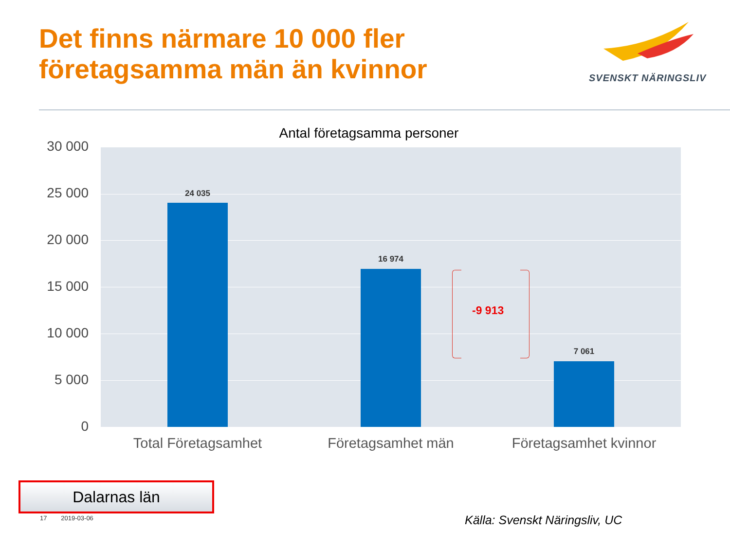Det finns närmare 10 000 fler
företagsamma män än kvinnor
SVENSKT NÄRINGSLIV
Antal företagsamma personer
30 000
25 000
20 000
15 000
10 000
5 000
0
24 035
16 974
7 061
-9 913
Total Företagsamhet Företagsamhet män Företagsamhet kvinnor
Dalarnas län
17 2019-03-06 Källa: Svenskt Näringsliv, UC